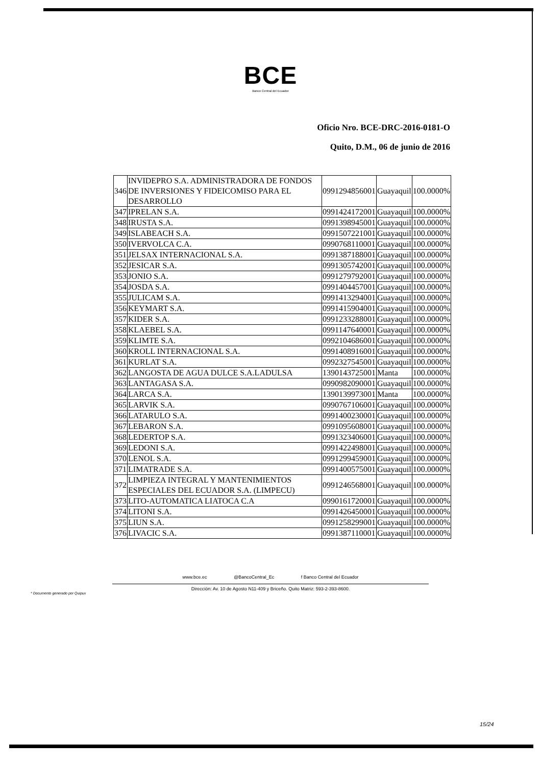BCE
Banco Central del Ecuador
Oficio Nro. BCE-DRC-2016-0181-O
Quito, D.M., 06 de junio de 2016
| 346 | INVIDEPRO S.A. ADMINISTRADORA DE FONDOS DE INVERSIONES Y FIDEICOMISO PARA EL DESARROLLO | 0991294856001 | Guayaquil | 100.0000% |
| 347 | IPRELAN S.A. | 0991424172001 | Guayaquil | 100.0000% |
| 348 | IRUSTA S.A. | 0991398945001 | Guayaquil | 100.0000% |
| 349 | ISLABEACH S.A. | 0991507221001 | Guayaquil | 100.0000% |
| 350 | IVERVOLCA C.A. | 0990768110001 | Guayaquil | 100.0000% |
| 351 | JELSAX INTERNACIONAL S.A. | 0991387188001 | Guayaquil | 100.0000% |
| 352 | JESICAR S.A. | 0991305742001 | Guayaquil | 100.0000% |
| 353 | JONIO S.A. | 0991279792001 | Guayaquil | 100.0000% |
| 354 | JOSDA S.A. | 0991404457001 | Guayaquil | 100.0000% |
| 355 | JULICAM S.A. | 0991413294001 | Guayaquil | 100.0000% |
| 356 | KEYMART S.A. | 0991415904001 | Guayaquil | 100.0000% |
| 357 | KIDER S.A. | 0991233288001 | Guayaquil | 100.0000% |
| 358 | KLAEBEL S.A. | 0991147640001 | Guayaquil | 100.0000% |
| 359 | KLIMTE S.A. | 0992104686001 | Guayaquil | 100.0000% |
| 360 | KROLL INTERNACIONAL S.A. | 0991408916001 | Guayaquil | 100.0000% |
| 361 | KURLAT S.A. | 0992327545001 | Guayaquil | 100.0000% |
| 362 | LANGOSTA DE AGUA DULCE S.A.LADULSA | 1390143725001 | Manta | 100.0000% |
| 363 | LANTAGASA S.A. | 0990982090001 | Guayaquil | 100.0000% |
| 364 | LARCA S.A. | 1390139973001 | Manta | 100.0000% |
| 365 | LARVIK S.A. | 0990767106001 | Guayaquil | 100.0000% |
| 366 | LATARULO S.A. | 0991400230001 | Guayaquil | 100.0000% |
| 367 | LEBARON S.A. | 0991095608001 | Guayaquil | 100.0000% |
| 368 | LEDERTOP S.A. | 0991323406001 | Guayaquil | 100.0000% |
| 369 | LEDONI S.A. | 0991422498001 | Guayaquil | 100.0000% |
| 370 | LENOL S.A. | 0991299459001 | Guayaquil | 100.0000% |
| 371 | LIMATRADE S.A. | 0991400575001 | Guayaquil | 100.0000% |
| 372 | LIMPIEZA INTEGRAL Y MANTENIMIENTOS ESPECIALES DEL ECUADOR S.A. (LIMPECU) | 0991246568001 | Guayaquil | 100.0000% |
| 373 | LITO-AUTOMATICA LIATOCA C.A | 0990161720001 | Guayaquil | 100.0000% |
| 374 | LITONI S.A. | 0991426450001 | Guayaquil | 100.0000% |
| 375 | LIUN S.A. | 0991258299001 | Guayaquil | 100.0000% |
| 376 | LIVACIC S.A. | 0991387110001 | Guayaquil | 100.0000% |
www.bce.ec @BancoCentral_Ec f Banco Central del Ecuador
Dirección: Av. 10 de Agosto N11-409 y Briceño. Quito Matriz: 593-2-393-8600.
* Documento generado por Quipux
15/24